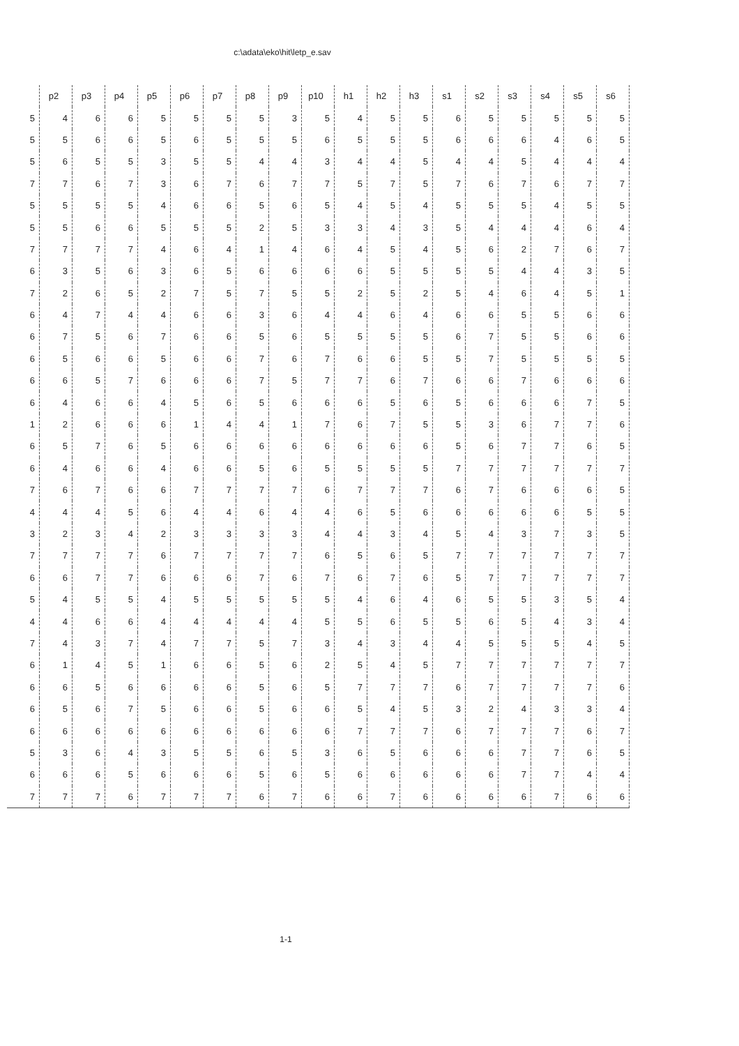c:\adata\eko\hit\letp_e.sav
| | p2 | p3 | p4 | p5 | p6 | p7 | p8 | p9 | p10 | h1 | h2 | h3 | s1 | s2 | s3 | s4 | s5 | s6 |
| --- | --- | --- | --- | --- | --- | --- | --- | --- | --- | --- | --- | --- | --- | --- | --- | --- | --- | --- |
| 5 | 4 | 6 | 6 | 5 | 5 | 5 | 5 | 3 | 5 | 4 | 5 | 5 | 6 | 5 | 5 | 5 | 5 | 5 |
| 5 | 5 | 6 | 6 | 5 | 6 | 5 | 5 | 5 | 6 | 5 | 5 | 5 | 6 | 6 | 6 | 4 | 6 | 5 |
| 5 | 6 | 5 | 5 | 3 | 5 | 5 | 4 | 4 | 3 | 4 | 4 | 5 | 4 | 4 | 5 | 4 | 4 | 4 |
| 7 | 7 | 6 | 7 | 3 | 6 | 7 | 6 | 7 | 7 | 5 | 7 | 5 | 7 | 6 | 7 | 6 | 7 | 7 |
| 5 | 5 | 5 | 5 | 4 | 6 | 6 | 5 | 6 | 5 | 4 | 5 | 4 | 5 | 5 | 5 | 4 | 5 | 5 |
| 5 | 5 | 6 | 6 | 5 | 5 | 5 | 2 | 5 | 3 | 3 | 4 | 3 | 5 | 4 | 4 | 4 | 6 | 4 |
| 7 | 7 | 7 | 7 | 4 | 6 | 4 | 1 | 4 | 6 | 4 | 5 | 4 | 5 | 6 | 2 | 7 | 6 | 7 |
| 6 | 3 | 5 | 6 | 3 | 6 | 5 | 6 | 6 | 6 | 6 | 5 | 5 | 5 | 5 | 4 | 4 | 3 | 5 |
| 7 | 2 | 6 | 5 | 2 | 7 | 5 | 7 | 5 | 5 | 2 | 5 | 2 | 5 | 4 | 6 | 4 | 5 | 1 |
| 6 | 4 | 7 | 4 | 4 | 6 | 6 | 3 | 6 | 4 | 4 | 6 | 4 | 6 | 6 | 5 | 5 | 6 | 6 |
| 6 | 7 | 5 | 6 | 7 | 6 | 6 | 5 | 6 | 5 | 5 | 5 | 5 | 6 | 7 | 5 | 5 | 6 | 6 |
| 6 | 5 | 6 | 6 | 5 | 6 | 6 | 7 | 6 | 7 | 6 | 6 | 5 | 5 | 7 | 5 | 5 | 5 | 5 |
| 6 | 6 | 5 | 7 | 6 | 6 | 6 | 7 | 5 | 7 | 7 | 6 | 7 | 6 | 6 | 7 | 6 | 6 | 6 |
| 6 | 4 | 6 | 6 | 4 | 5 | 6 | 5 | 6 | 6 | 6 | 5 | 6 | 5 | 6 | 6 | 6 | 7 | 5 |
| 1 | 2 | 6 | 6 | 6 | 1 | 4 | 4 | 1 | 7 | 6 | 7 | 5 | 5 | 3 | 6 | 7 | 7 | 6 |
| 6 | 5 | 7 | 6 | 5 | 6 | 6 | 6 | 6 | 6 | 6 | 6 | 6 | 5 | 6 | 7 | 7 | 6 | 5 |
| 6 | 4 | 6 | 6 | 4 | 6 | 6 | 5 | 6 | 5 | 5 | 5 | 5 | 7 | 7 | 7 | 7 | 7 | 7 |
| 7 | 6 | 7 | 6 | 6 | 7 | 7 | 7 | 7 | 6 | 7 | 7 | 7 | 6 | 7 | 6 | 6 | 6 | 5 |
| 4 | 4 | 4 | 5 | 6 | 4 | 4 | 6 | 4 | 4 | 6 | 5 | 6 | 6 | 6 | 6 | 6 | 5 | 5 |
| 3 | 2 | 3 | 4 | 2 | 3 | 3 | 3 | 3 | 4 | 4 | 3 | 4 | 5 | 4 | 3 | 7 | 3 | 5 |
| 7 | 7 | 7 | 7 | 6 | 7 | 7 | 7 | 7 | 6 | 5 | 6 | 5 | 7 | 7 | 7 | 7 | 7 | 7 |
| 6 | 6 | 7 | 7 | 6 | 6 | 6 | 7 | 6 | 7 | 6 | 7 | 6 | 5 | 7 | 7 | 7 | 7 | 7 |
| 5 | 4 | 5 | 5 | 4 | 5 | 5 | 5 | 5 | 5 | 4 | 6 | 4 | 6 | 5 | 5 | 3 | 5 | 4 |
| 4 | 4 | 6 | 6 | 4 | 4 | 4 | 4 | 4 | 5 | 5 | 6 | 5 | 5 | 6 | 5 | 4 | 3 | 4 |
| 7 | 4 | 3 | 7 | 4 | 7 | 7 | 5 | 7 | 3 | 4 | 3 | 4 | 4 | 5 | 5 | 5 | 4 | 5 |
| 6 | 1 | 4 | 5 | 1 | 6 | 6 | 5 | 6 | 2 | 5 | 4 | 5 | 7 | 7 | 7 | 7 | 7 | 7 |
| 6 | 6 | 5 | 6 | 6 | 6 | 6 | 5 | 6 | 5 | 7 | 7 | 7 | 6 | 7 | 7 | 7 | 7 | 6 |
| 6 | 5 | 6 | 7 | 5 | 6 | 6 | 5 | 6 | 6 | 5 | 4 | 5 | 3 | 2 | 4 | 3 | 3 | 4 |
| 6 | 6 | 6 | 6 | 6 | 6 | 6 | 6 | 6 | 6 | 7 | 7 | 7 | 6 | 7 | 7 | 7 | 6 | 7 |
| 5 | 3 | 6 | 4 | 3 | 5 | 5 | 6 | 5 | 3 | 6 | 5 | 6 | 6 | 6 | 7 | 7 | 6 | 5 |
| 6 | 6 | 6 | 5 | 6 | 6 | 6 | 5 | 6 | 5 | 6 | 6 | 6 | 6 | 6 | 7 | 7 | 4 | 4 |
| 7 | 7 | 7 | 6 | 7 | 7 | 7 | 6 | 7 | 6 | 6 | 7 | 6 | 6 | 6 | 6 | 7 | 6 | 6 |
1-1